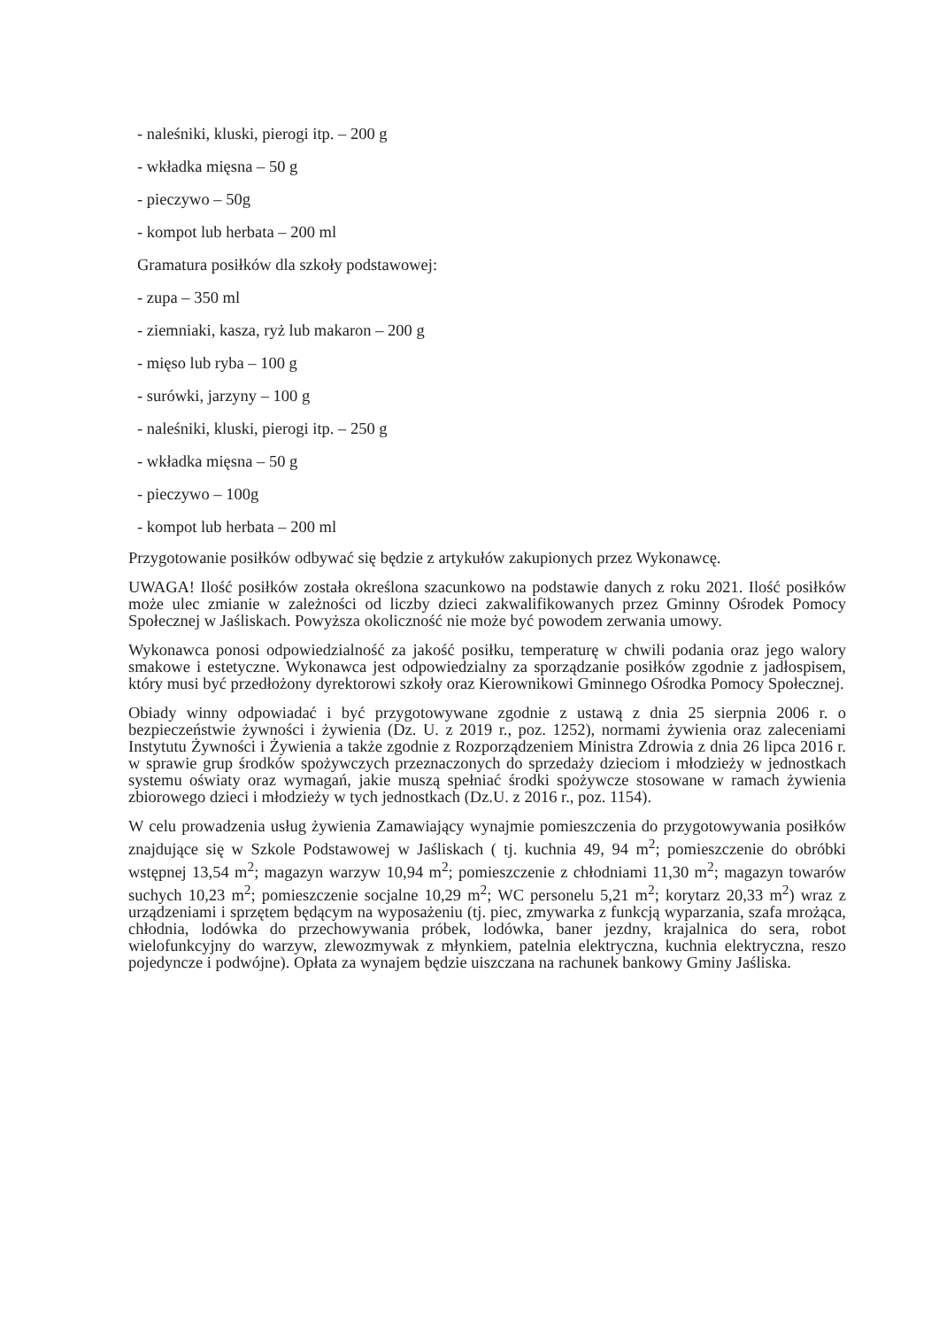- naleśniki, kluski, pierogi itp. – 200 g
- wkładka mięsna – 50 g
- pieczywo – 50g
- kompot lub herbata – 200 ml
Gramatura posiłków dla szkoły podstawowej:
- zupa – 350 ml
- ziemniaki, kasza, ryż lub makaron – 200 g
- mięso lub ryba – 100 g
- surówki, jarzyny – 100 g
- naleśniki, kluski, pierogi itp. – 250 g
- wkładka mięsna – 50 g
- pieczywo – 100g
- kompot lub herbata – 200 ml
Przygotowanie posiłków odbywać się będzie z artykułów zakupionych przez Wykonawcę.
UWAGA! Ilość posiłków została określona szacunkowo na podstawie danych z roku 2021. Ilość posiłków może ulec zmianie w zależności od liczby dzieci zakwalifikowanych przez Gminny Ośrodek Pomocy Społecznej w Jaśliskach. Powyższa okoliczność nie może być powodem zerwania umowy.
Wykonawca ponosi odpowiedzialność za jakość posiłku, temperaturę w chwili podania oraz jego walory smakowe i estetyczne. Wykonawca jest odpowiedzialny za sporządzanie posiłków zgodnie z jadłospisem, który musi być przedłożony dyrektorowi szkoły oraz Kierownikowi Gminnego Ośrodka Pomocy Społecznej.
Obiady winny odpowiadać i być przygotowywane zgodnie z ustawą z dnia 25 sierpnia 2006 r. o bezpieczeństwie żywności i żywienia (Dz. U. z 2019 r., poz. 1252), normami żywienia oraz zaleceniami Instytutu Żywności i Żywienia a także zgodnie z Rozporządzeniem Ministra Zdrowia z dnia 26 lipca 2016 r. w sprawie grup środków spożywczych przeznaczonych do sprzedaży dzieciom i młodzieży w jednostkach systemu oświaty oraz wymagań, jakie muszą spełniać środki spożywcze stosowane w ramach żywienia zbiorowego dzieci i młodzieży w tych jednostkach (Dz.U. z 2016 r., poz. 1154).
W celu prowadzenia usług żywienia Zamawiający wynajmie pomieszczenia do przygotowywania posiłków znajdujące się w Szkole Podstawowej w Jaśliskach ( tj. kuchnia 49, 94 m<sup>2</sup>; pomieszczenie do obróbki wstępnej 13,54 m<sup>2</sup>; magazyn warzyw 10,94 m<sup>2</sup>; pomieszczenie z chłodniami 11,30 m<sup>2</sup>; magazyn towarów suchych 10,23 m<sup>2</sup>; pomieszczenie socjalne 10,29 m<sup>2</sup>; WC personelu 5,21 m<sup>2</sup>; korytarz 20,33 m<sup>2</sup>) wraz z urządzeniami i sprzętem będącym na wyposażeniu (tj. piec, zmywarka z funkcją wyparzania, szafa mrożąca, chłodnia, lodówka do przechowywania próbek, lodówka, baner jezdny, krajalnica do sera, robot wielofunkcyjny do warzyw, zlewozmywak z młynkiem, patelnia elektryczna, kuchnia elektryczna, reszo pojedyncze i podwójne). Opłata za wynajem będzie uiszczana na rachunek bankowy Gminy Jaśliska.